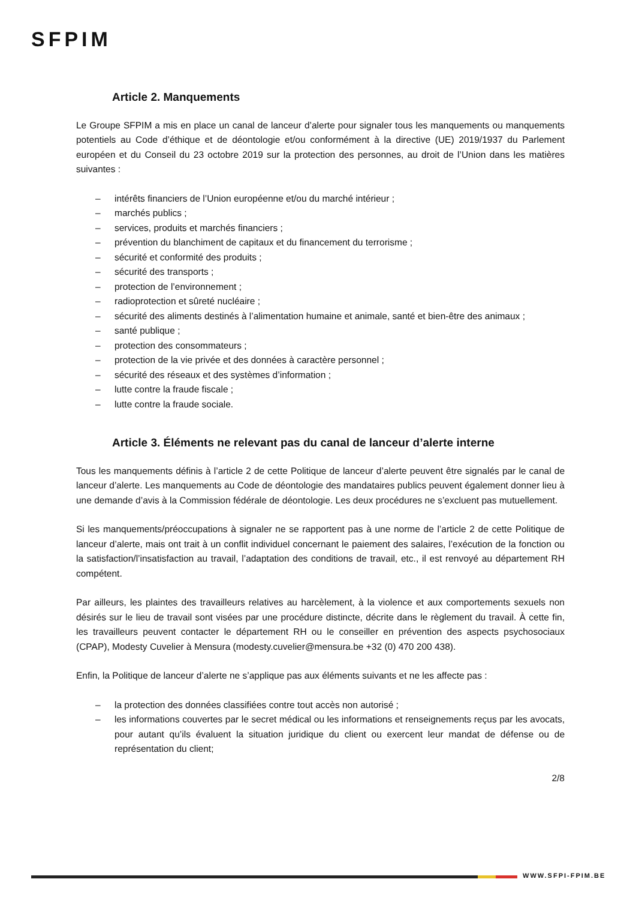SFPIM
Article 2. Manquements
Le Groupe SFPIM a mis en place un canal de lanceur d’alerte pour signaler tous les manquements ou manquements potentiels au Code d’éthique et de déontologie et/ou conformément à la directive (UE) 2019/1937 du Parlement européen et du Conseil du 23 octobre 2019 sur la protection des personnes, au droit de l’Union dans les matières suivantes :
– intérêts financiers de l’Union européenne et/ou du marché intérieur ;
– marchés publics ;
– services, produits et marchés financiers ;
– prévention du blanchiment de capitaux et du financement du terrorisme ;
– sécurité et conformité des produits ;
– sécurité des transports ;
– protection de l’environnement ;
– radioprotection et sûreté nucléaire ;
– sécurité des aliments destinés à l’alimentation humaine et animale, santé et bien-être des animaux ;
– santé publique ;
– protection des consommateurs ;
– protection de la vie privée et des données à caractère personnel ;
– sécurité des réseaux et des systèmes d’information ;
– lutte contre la fraude fiscale ;
– lutte contre la fraude sociale.
Article 3. Éléments ne relevant pas du canal de lanceur d’alerte interne
Tous les manquements définis à l’article 2 de cette Politique de lanceur d’alerte peuvent être signalés par le canal de lanceur d’alerte. Les manquements au Code de déontologie des mandataires publics peuvent également donner lieu à une demande d’avis à la Commission fédérale de déontologie. Les deux procédures ne s’excluent pas mutuellement.
Si les manquements/préoccupations à signaler ne se rapportent pas à une norme de l’article 2 de cette Politique de lanceur d’alerte, mais ont trait à un conflit individuel concernant le paiement des salaires, l’exécution de la fonction ou la satisfaction/l’insatisfaction au travail, l’adaptation des conditions de travail, etc., il est renvoyé au département RH compétent.
Par ailleurs, les plaintes des travailleurs relatives au harcèlement, à la violence et aux comportements sexuels non désirés sur le lieu de travail sont visées par une procédure distincte, décrite dans le règlement du travail. À cette fin, les travailleurs peuvent contacter le département RH ou le conseiller en prévention des aspects psychosociaux (CPAP), Modesty Cuvelier à Mensura (modesty.cuvelier@mensura.be +32 (0) 470 200 438).
Enfin, la Politique de lanceur d’alerte ne s’applique pas aux éléments suivants et ne les affecte pas :
– la protection des données classifiées contre tout accès non autorisé ;
– les informations couvertes par le secret médical ou les informations et renseignements reçus par les avocats, pour autant qu’ils évaluent la situation juridique du client ou exercent leur mandat de défense ou de représentation du client;
2/8
WWW.SFPI-FPIM.BE